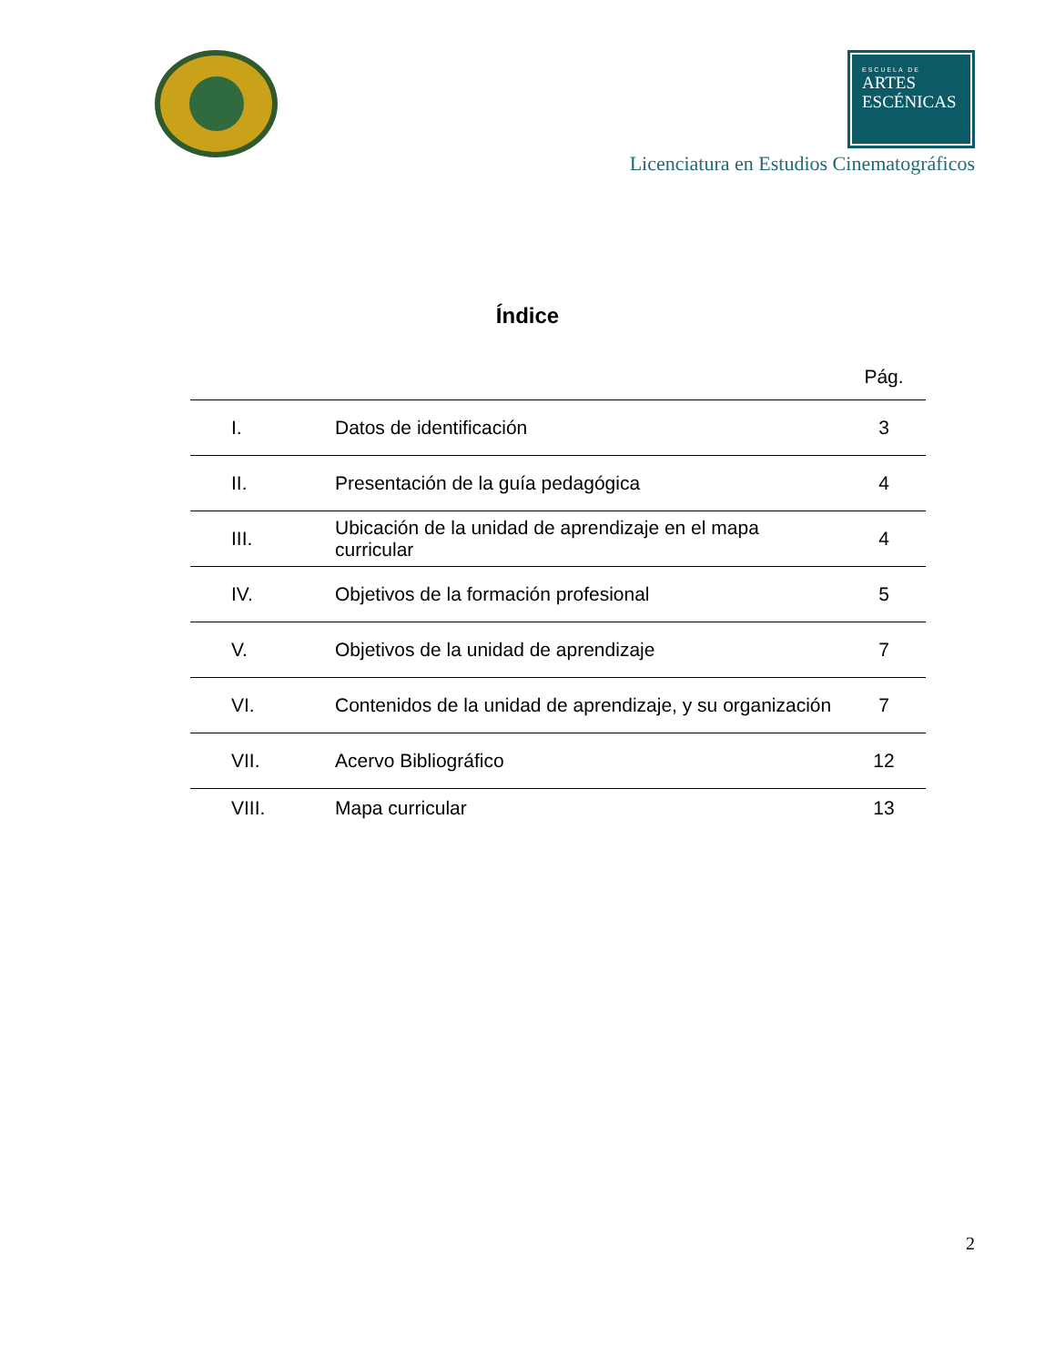ESCUELA DE
ARTES
ESCÉNICAS
Licenciatura en Estudios Cinematográficos
Índice
| | | Pág. |
| --- | --- | --- |
| I. | Datos de identificación | 3 |
| II. | Presentación de la guía pedagógica | 4 |
| III. | Ubicación de la unidad de aprendizaje en el mapa curricular | 4 |
| IV. | Objetivos de la formación profesional | 5 |
| V. | Objetivos de la unidad de aprendizaje | 7 |
| VI. | Contenidos de la unidad de aprendizaje, y su organización | 7 |
| VII. | Acervo Bibliográfico | 12 |
| VIII. | Mapa curricular | 13 |
2